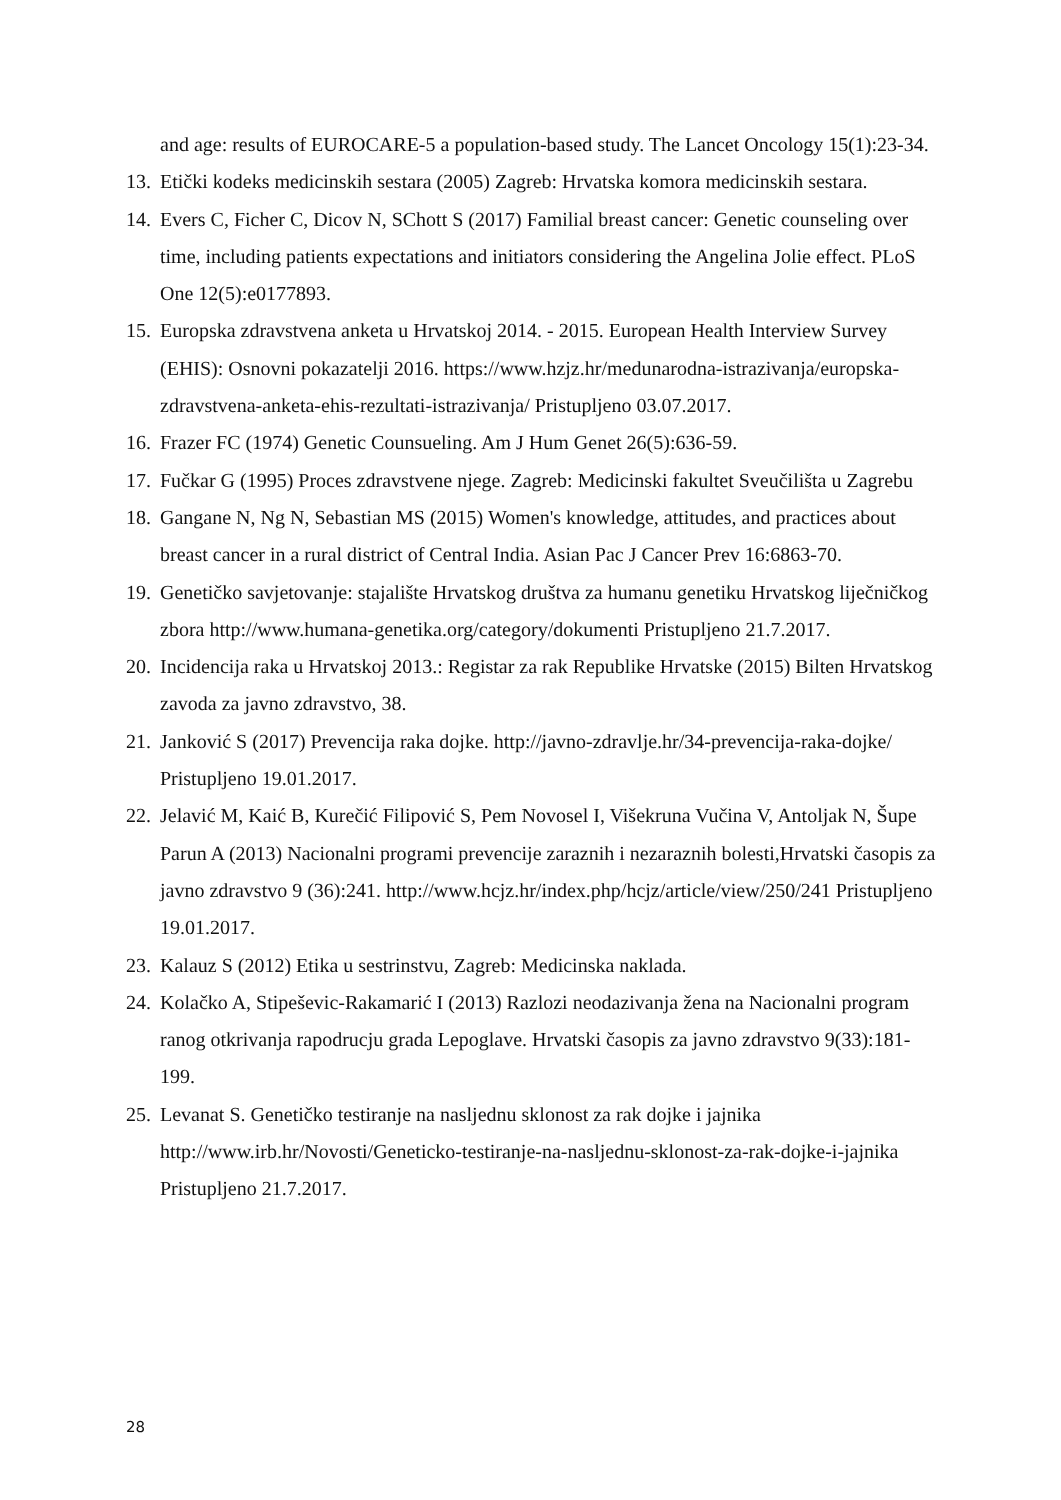and age: results of EUROCARE-5 a population-based study. The Lancet Oncology 15(1):23-34.
13. Etički kodeks medicinskih sestara (2005) Zagreb: Hrvatska komora medicinskih sestara.
14. Evers C, Ficher C, Dicov N, SChott S (2017) Familial breast cancer: Genetic counseling over time, including patients expectations and initiators considering the Angelina Jolie effect. PLoS One 12(5):e0177893.
15. Europska zdravstvena anketa u Hrvatskoj 2014. - 2015. European Health Interview Survey (EHIS): Osnovni pokazatelji 2016. https://www.hzjz.hr/medunarodna-istrazivanja/europska-zdravstvena-anketa-ehis-rezultati-istrazivanja/ Pristupljeno 03.07.2017.
16. Frazer FC (1974) Genetic Counsueling. Am J Hum Genet 26(5):636-59.
17. Fučkar G (1995) Proces zdravstvene njege. Zagreb: Medicinski fakultet Sveučilišta u Zagrebu
18. Gangane N, Ng N, Sebastian MS (2015) Women's knowledge, attitudes, and practices about breast cancer in a rural district of Central India. Asian Pac J Cancer Prev 16:6863-70.
19. Genetičko savjetovanje: stajalište Hrvatskog društva za humanu genetiku Hrvatskog liječničkog zbora http://www.humana-genetika.org/category/dokumenti Pristupljeno 21.7.2017.
20. Incidencija raka u Hrvatskoj 2013.: Registar za rak Republike Hrvatske (2015) Bilten Hrvatskog zavoda za javno zdravstvo, 38.
21. Janković S (2017) Prevencija raka dojke. http://javno-zdravlje.hr/34-prevencija-raka-dojke/ Pristupljeno 19.01.2017.
22. Jelavić M, Kaić B, Kurečić Filipović S, Pem Novosel I, Višekruna Vučina V, Antoljak N, Šupe Parun A (2013) Nacionalni programi prevencije zaraznih i nezaraznih bolesti,Hrvatski časopis za javno zdravstvo 9 (36):241. http://www.hcjz.hr/index.php/hcjz/article/view/250/241 Pristupljeno 19.01.2017.
23. Kalauz S (2012) Etika u sestrinstvu, Zagreb: Medicinska naklada.
24. Kolačko A, Stipeševic-Rakamarić I (2013) Razlozi neodazivanja žena na Nacionalni program ranog otkrivanja rapodrucju grada Lepoglave. Hrvatski časopis za javno zdravstvo 9(33):181-199.
25. Levanat S. Genetičko testiranje na nasljednu sklonost za rak dojke i jajnika http://www.irb.hr/Novosti/Geneticko-testiranje-na-nasljednu-sklonost-za-rak-dojke-i-jajnika Pristupljeno 21.7.2017.
28